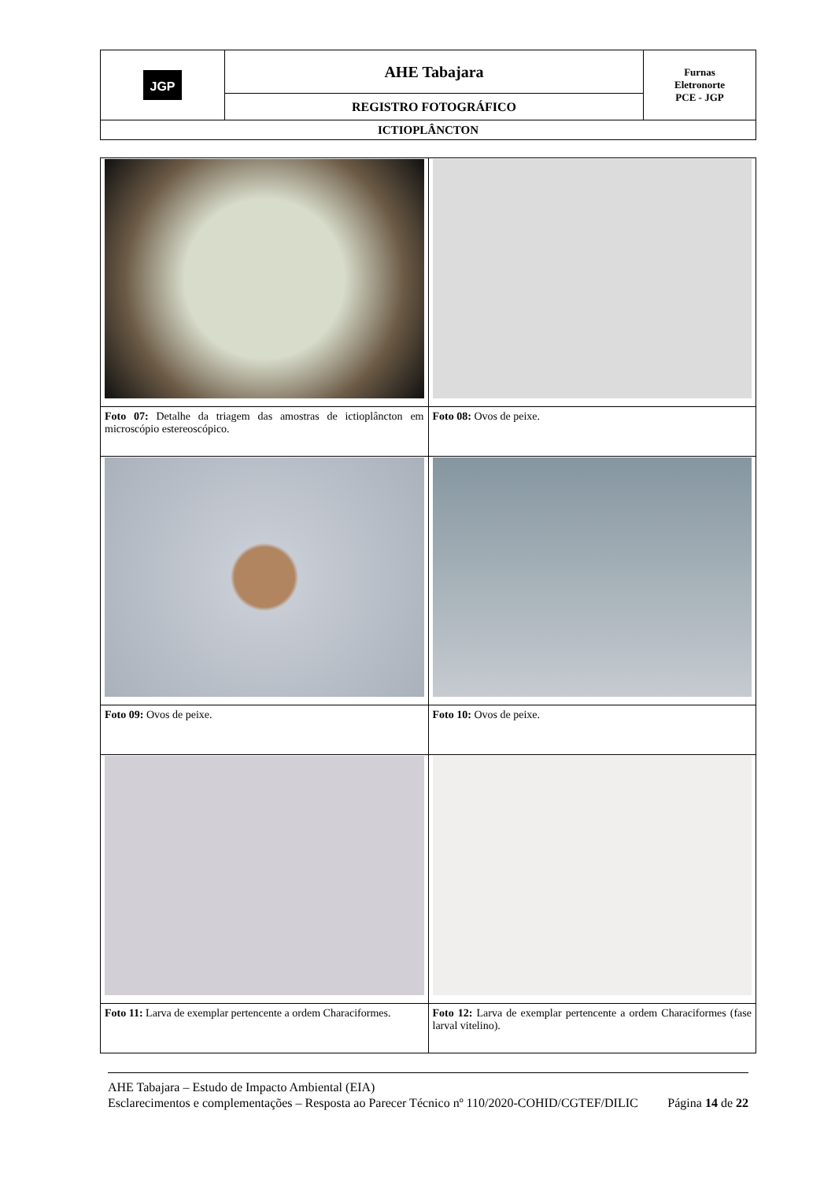| JGP | AHE Tabajara | Furnas Eletronorte PCE - JGP |
| | REGISTRO FOTOGRÁFICO | |
| ICTIOPLÂNCTON | | |
| Foto 07: Detalhe da triagem das amostras de ictioplâncton em microscópio estereoscópico. | Foto 08: Ovos de peixe. |
| Foto 09: Ovos de peixe. | Foto 10: Ovos de peixe. |
| Foto 11: Larva de exemplar pertencente a ordem Characiformes. | Foto 12: Larva de exemplar pertencente a ordem Characiformes (fase larval vitelino). |
AHE Tabajara – Estudo de Impacto Ambiental (EIA)
Esclarecimentos e complementações – Resposta ao Parecer Técnico nº 110/2020-COHID/CGTEF/DILIC Página 14 de 22